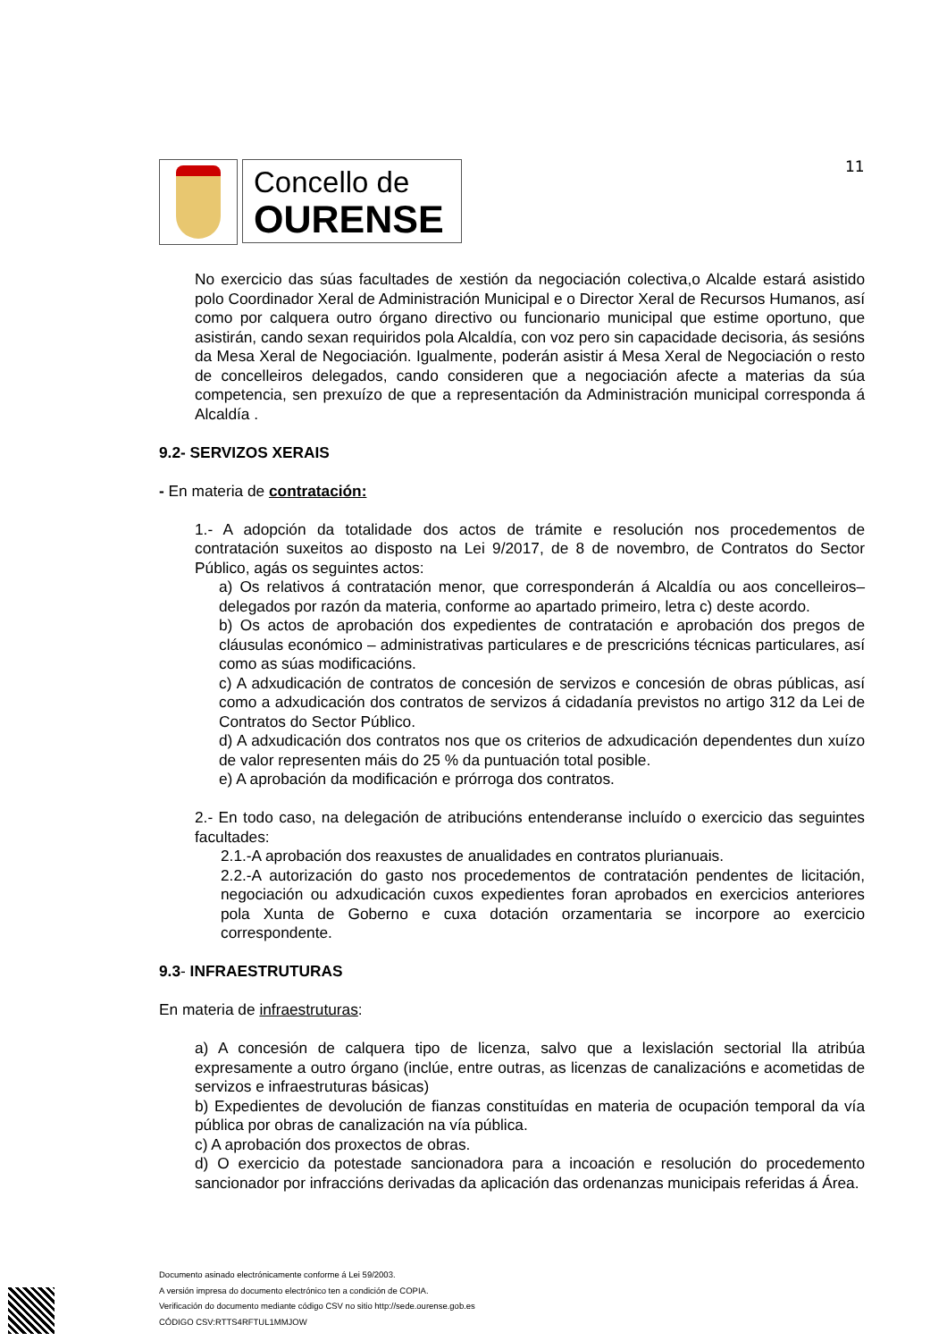Concello de
OURENSE
11
No exercicio das súas facultades de xestión da negociación colectiva,o Alcalde estará asistido polo Coordinador Xeral de Administración Municipal e o Director Xeral de Recursos Humanos, así como por calquera outro órgano directivo ou funcionario municipal que estime oportuno, que asistirán, cando sexan requiridos pola Alcaldía, con voz pero sin capacidade decisoria, ás sesións da Mesa Xeral de Negociación. Igualmente, poderán asistir á Mesa Xeral de Negociación o resto de concelleiros delegados, cando consideren que a negociación afecte a materias da súa competencia, sen prexuízo de que a representación da Administración municipal corresponda á Alcaldía .
9.2- SERVIZOS XERAIS
- En materia de contratación:
1.- A adopción da totalidade dos actos de trámite e resolución nos procedementos de contratación suxeitos ao disposto na Lei 9/2017, de 8 de novembro, de Contratos do Sector Público, agás os seguintes actos:
a) Os relativos á contratación menor, que corresponderán á Alcaldía ou aos concelleiros–delegados por razón da materia, conforme ao apartado primeiro, letra c) deste acordo.
b) Os actos de aprobación dos expedientes de contratación e aprobación dos pregos de cláusulas económico – administrativas particulares e de prescricións técnicas particulares, así como as súas modificacións.
c) A adxudicación de contratos de concesión de servizos e concesión de obras públicas, así como a adxudicación dos contratos de servizos á cidadanía previstos no artigo 312 da Lei de Contratos do Sector Público.
d) A adxudicación dos contratos nos que os criterios de adxudicación dependentes dun xuízo de valor representen máis do 25 % da puntuación total posible.
e) A aprobación da modificación e prórroga dos contratos.
2.- En todo caso, na delegación de atribucións entenderanse incluído o exercicio das seguintes facultades:
2.1.-A aprobación dos reaxustes de anualidades en contratos plurianuais.
2.2.-A autorización do gasto nos procedementos de contratación pendentes de licitación, negociación ou adxudicación cuxos expedientes foran aprobados en exercicios anteriores pola Xunta de Goberno e cuxa dotación orzamentaria se incorpore ao exercicio correspondente.
9.3- INFRAESTRUTURAS
En materia de infraestruturas:
a) A concesión de calquera tipo de licenza, salvo que a lexislación sectorial lla atribúa expresamente a outro órgano (inclúe, entre outras, as licenzas de canalizacións e acometidas de servizos e infraestruturas básicas)
b) Expedientes de devolución de fianzas constituídas en materia de ocupación temporal da vía pública por obras de canalización na vía pública.
c) A aprobación dos proxectos de obras.
d) O exercicio da potestade sancionadora para a incoación e resolución do procedemento sancionador por infraccións derivadas da aplicación das ordenanzas municipais referidas á Área.
Documento asinado electrónicamente conforme á Lei 59/2003.
A versión impresa do documento electrónico ten a condición de COPIA.
Verificación do documento mediante código CSV no sitio http://sede.ourense.gob.es
CÓDIGO CSV:RTTS4RFTUL1MMJOW